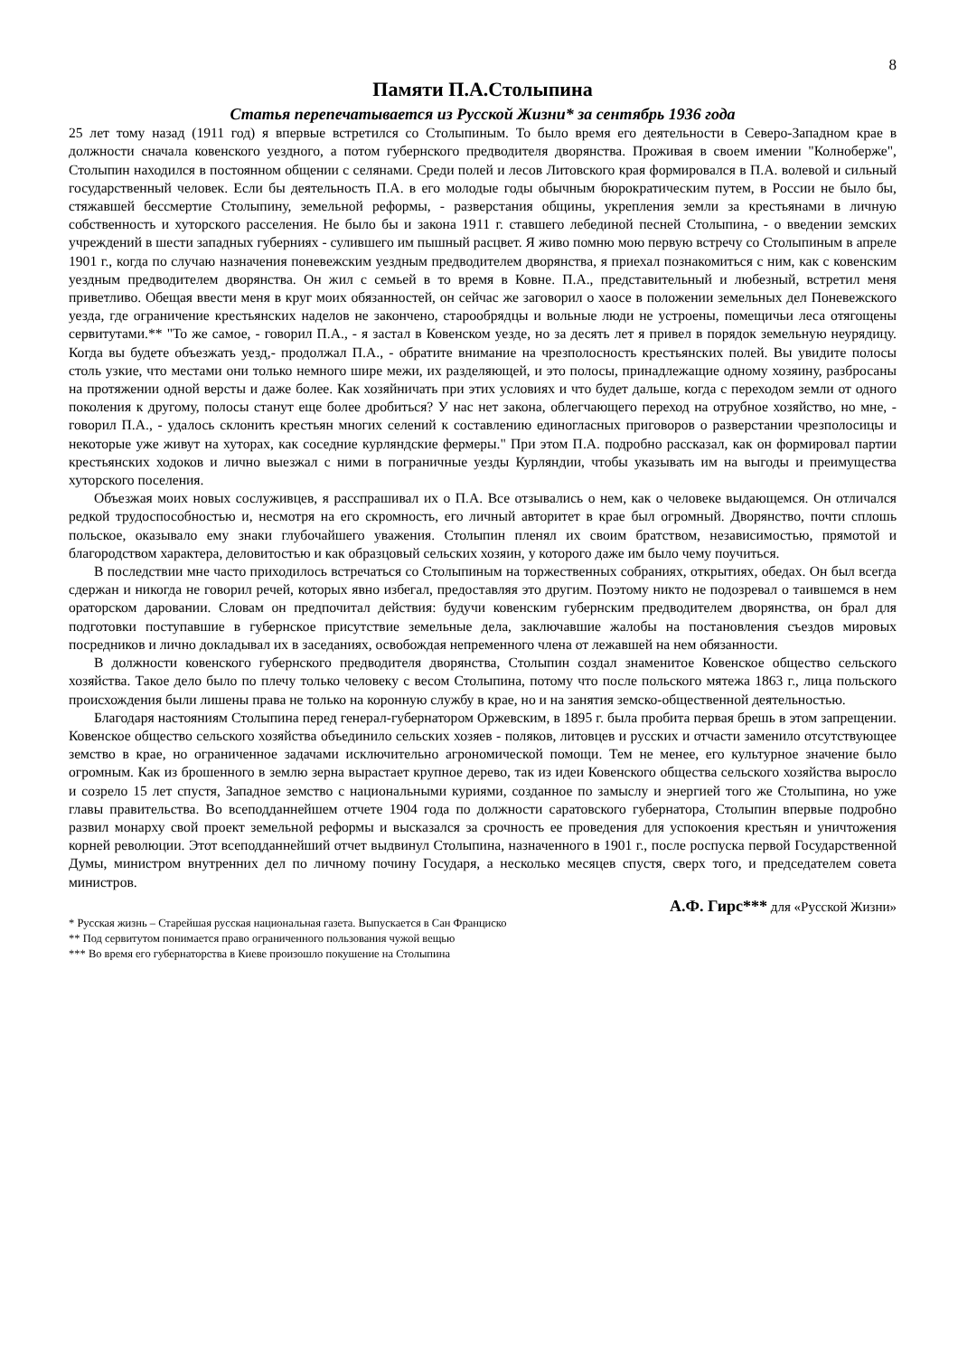8
Памяти П.А.Столыпина
Статья перепечатывается из Русской Жизни* за сентябрь 1936 года
25 лет тому назад (1911 год) я впервые встретился со Столыпиным. То было время его деятельности в Северо-Западном крае в должности сначала ковенского уездного, а потом губернского предводителя дворянства. Проживая в своем имении "Колноберже", Столыпин находился в постоянном общении с селянами. Среди полей и лесов Литовского края формировался в П.А. волевой и сильный государственный человек. Если бы деятельность П.А. в его молодые годы обычным бюрократическим путем, в России не было бы, стяжавшей бессмертие Столыпину, земельной реформы, - разверстания общины, укрепления земли за крестьянами в личную собственность и хуторского расселения. Не было бы и закона 1911 г. ставшего лебединой песней Столыпина, - о введении земских учреждений в шести западных губерниях - сулившего им пышный расцвет. Я живо помню мою первую встречу со Столыпиным в апреле 1901 г., когда по случаю назначения поневежским уездным предводителем дворянства, я приехал познакомиться с ним, как с ковенским уездным предводителем дворянства. Он жил с семьей в то время в Ковне. П.А., представительный и любезный, встретил меня приветливо. Обещая ввести меня в круг моих обязанностей, он сейчас же заговорил о хаосе в положении земельных дел Поневежского уезда, где ограничение крестьянских наделов не закончено, старообрядцы и вольные люди не устроены, помещичьи леса отягощены сервитутами.** "То же самое, - говорил П.А., - я застал в Ковенском уезде, но за десять лет я привел в порядок земельную неурядицу. Когда вы будете объезжать уезд,- продолжал П.А., - обратите внимание на чрезполосность крестьянских полей. Вы увидите полосы столь узкие, что местами они только немного шире межи, их разделяющей, и это полосы, принадлежащие одному хозяину, разбросаны на протяжении одной версты и даже более. Как хозяйничать при этих условиях и что будет дальше, когда с переходом земли от одного поколения к другому, полосы станут еще более дробиться? У нас нет закона, облегчающего переход на отрубное хозяйство, но мне, - говорил П.А., - удалось склонить крестьян многих селений к составлению единогласных приговоров о разверстании чрезполосицы и некоторые уже живут на хуторах, как соседние курляндские фермеры." При этом П.А. подробно рассказал, как он формировал партии крестьянских ходоков и лично выезжал с ними в пограничные уезды Курляндии, чтобы указывать им на выгоды и преимущества хуторского поселения.
Объезжая моих новых сослуживцев, я расспрашивал их о П.А. Все отзывались о нем, как о человеке выдающемся. Он отличался редкой трудоспособностью и, несмотря на его скромность, его личный авторитет в крае был огромный. Дворянство, почти сплошь польское, оказывало ему знаки глубочайшего уважения. Столыпин пленял их своим братством, независимостью, прямотой и благородством характера, деловитостью и как образцовый сельских хозяин, у которого даже им было чему поучиться.
В последствии мне часто приходилось встречаться со Столыпиным на торжественных собраниях, открытиях, обедах. Он был всегда сдержан и никогда не говорил речей, которых явно избегал, предоставляя это другим. Поэтому никто не подозревал о таившемся в нем ораторском даровании. Словам он предпочитал действия: будучи ковенским губернским предводителем дворянства, он брал для подготовки поступавшие в губернское присутствие земельные дела, заключавшие жалобы на постановления съездов мировых посредников и лично докладывал их в заседаниях, освобождая непременного члена от лежавшей на нем обязанности.
В должности ковенского губернского предводителя дворянства, Столыпин создал знаменитое Ковенское общество сельского хозяйства. Такое дело было по плечу только человеку с весом Столыпина, потому что после польского мятежа 1863 г., лица польского происхождения были лишены права не только на коронную службу в крае, но и на занятия земско-общественной деятельностью.
Благодаря настояниям Столыпина перед генерал-губернатором Оржевским, в 1895 г. была пробита первая брешь в этом запрещении. Ковенское общество сельского хозяйства объединило сельских хозяев - поляков, литовцев и русских и отчасти заменило отсутствующее земство в крае, но ограниченное задачами исключительно агрономической помощи. Тем не менее, его культурное значение было огромным. Как из брошенного в землю зерна вырастает крупное дерево, так из идеи Ковенского общества сельского хозяйства выросло и созрело 15 лет спустя, Западное земство с национальными куриями, созданное по замыслу и энергией того же Столыпина, но уже главы правительства. Во всеподданнейшем отчете 1904 года по должности саратовского губернатора, Столыпин впервые подробно развил монарху свой проект земельной реформы и высказался за срочность ее проведения для успокоения крестьян и уничтожения корней революции. Этот всеподданнейший отчет выдвинул Столыпина, назначенного в 1901 г., после роспуска первой Государственной Думы, министром внутренних дел по личному почину Государя, а несколько месяцев спустя, сверх того, и председателем совета министров.
А.Ф. Гирс*** для «Русской Жизни»
* Русская жизнь – Старейшая русская национальная газета. Выпускается в Сан Франциско
** Под сервитутом понимается право ограниченного пользования чужой вещью
*** Во время его губернаторства в Киеве произошло покушение на Столыпина